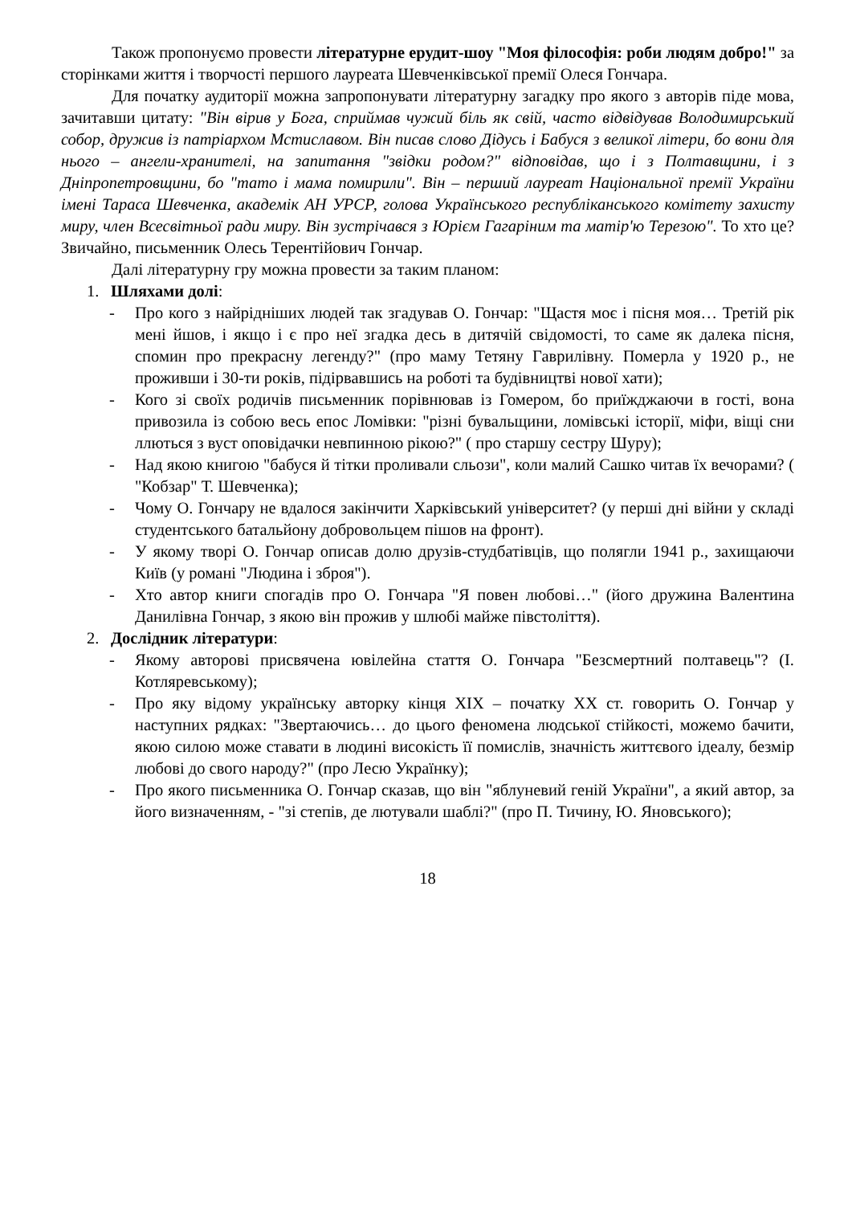Також пропонуємо провести літературне ерудит-шоу "Моя філософія: роби людям добро!" за сторінками життя і творчості першого лауреата Шевченківської премії Олеся Гончара.
Для початку аудиторії можна запропонувати літературну загадку про якого з авторів піде мова, зачитавши цитату: "Він вірив у Бога, сприймав чужий біль як свій, часто відвідував Володимирський собор, дружив із патріархом Мстиславом. Він писав слово Дідусь і Бабуся з великої літери, бо вони для нього – ангели-хранителі, на запитання "звідки родом?" відповідав, що і з Полтавщини, і з Дніпропетровщини, бо "тато і мама помирили". Він – перший лауреат Національної премії України імені Тараса Шевченка, академік АН УРСР, голова Українського республіканського комітету захисту миру, член Всесвітньої ради миру. Він зустрічався з Юрієм Гагаріним та матір'ю Терезою". То хто це? Звичайно, письменник Олесь Терентійович Гончар.
Далі літературну гру можна провести за таким планом:
1. Шляхами долі:
- Про кого з найрідніших людей так згадував О. Гончар: "Щастя моє і пісня моя… Третій рік мені йшов, і якщо і є про неї згадка десь в дитячій свідомості, то саме як далека пісня, спомин про прекрасну легенду?" (про маму Тетяну Гаврилівну. Померла у 1920 р., не проживши і 30-ти років, підірвавшись на роботі та будівництві нової хати);
- Кого зі своїх родичів письменник порівнював із Гомером, бо приїжджаючи в гості, вона привозила із собою весь епос Ломівки: "різні бувальщини, ломівські історії, міфи, віщі сни ллються з вуст оповідачки невпинною рікою?" ( про старшу сестру Шуру);
- Над якою книгою "бабуся й тітки проливали сльози", коли малий Сашко читав їх вечорами? ( "Кобзар" Т. Шевченка);
- Чому О. Гончару не вдалося закінчити Харківський університет? (у перші дні війни у складі студентського батальйону добровольцем пішов на фронт).
- У якому творі О. Гончар описав долю друзів-студбатівців, що полягли 1941 р., захищаючи Київ (у романі "Людина і зброя").
- Хто автор книги спогадів про О. Гончара "Я повен любові…" (його дружина Валентина Данилівна Гончар, з якою він прожив у шлюбі майже півстоліття).
2. Дослідник літератури:
- Якому авторові присвячена ювілейна стаття О. Гончара "Безсмертний полтавець"? (І. Котляревському);
- Про яку відому українську авторку кінця XIX – початку XX ст. говорить О. Гончар у наступних рядках: "Звертаючись… до цього феномена людської стійкості, можемо бачити, якою силою може ставати в людині високість її помислів, значність життєвого ідеалу, безмір любові до свого народу?" (про Лесю Українку);
- Про якого письменника О. Гончар сказав, що він "яблуневий геній України", а який автор, за його визначенням, - "зі степів, де лютували шаблі?" (про П. Тичину, Ю. Яновського);
18